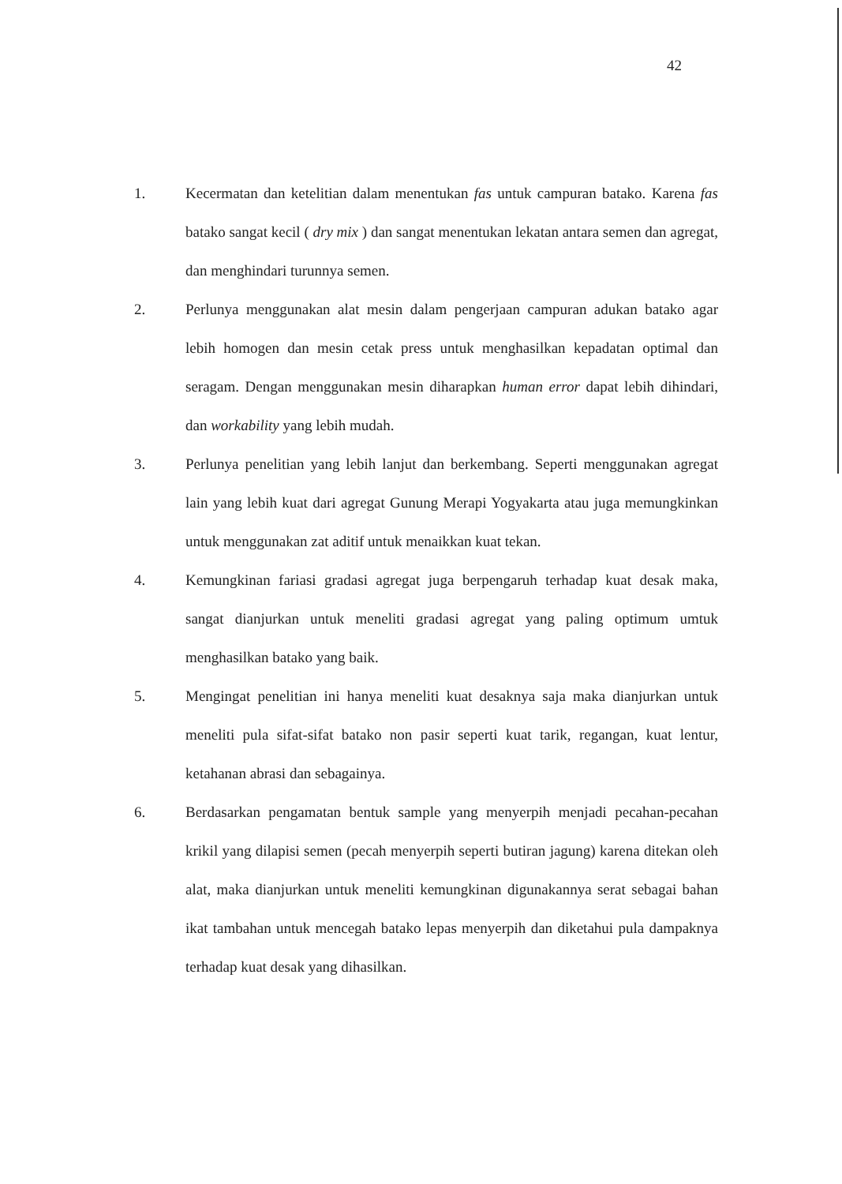42
1. Kecermatan dan ketelitian dalam menentukan fas untuk campuran batako. Karena fas batako sangat kecil ( dry mix ) dan sangat menentukan lekatan antara semen dan agregat, dan menghindari turunnya semen.
2. Perlunya menggunakan alat mesin dalam pengerjaan campuran adukan batako agar lebih homogen dan mesin cetak press untuk menghasilkan kepadatan optimal dan seragam. Dengan menggunakan mesin diharapkan human error dapat lebih dihindari, dan workability yang lebih mudah.
3. Perlunya penelitian yang lebih lanjut dan berkembang. Seperti menggunakan agregat lain yang lebih kuat dari agregat Gunung Merapi Yogyakarta atau juga memungkinkan untuk menggunakan zat aditif untuk menaikkan kuat tekan.
4. Kemungkinan fariasi gradasi agregat juga berpengaruh terhadap kuat desak maka, sangat dianjurkan untuk meneliti gradasi agregat yang paling optimum umtuk menghasilkan batako yang baik.
5. Mengingat penelitian ini hanya meneliti kuat desaknya saja maka dianjurkan untuk meneliti pula sifat-sifat batako non pasir seperti kuat tarik, regangan, kuat lentur, ketahanan abrasi dan sebagainya.
6. Berdasarkan pengamatan bentuk sample yang menyerpih menjadi pecahan-pecahan krikil yang dilapisi semen (pecah menyerpih seperti butiran jagung) karena ditekan oleh alat, maka dianjurkan untuk meneliti kemungkinan digunakannya serat sebagai bahan ikat tambahan untuk mencegah batako lepas menyerpih dan diketahui pula dampaknya terhadap kuat desak yang dihasilkan.